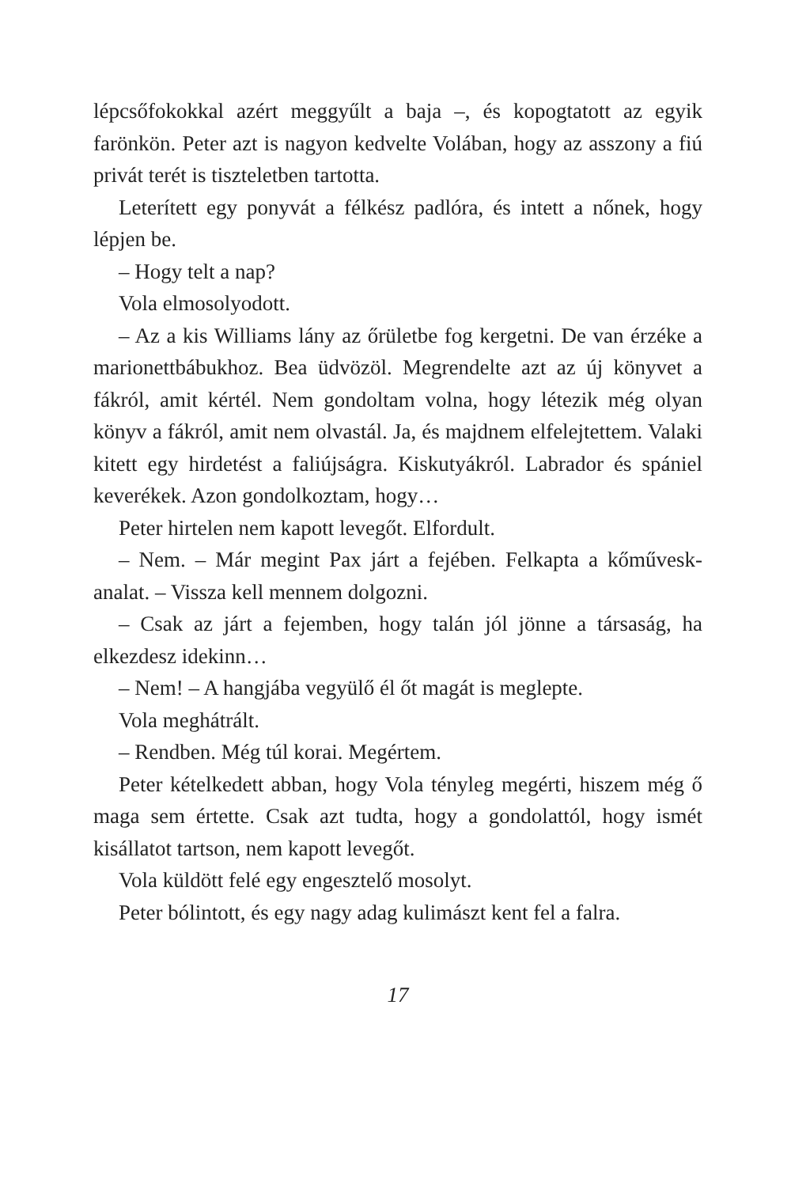lépcsőfokokkal azért meggyűlt a baja –, és kopogtatott az egyik farönkön. Peter azt is nagyon kedvelte Volában, hogy az asszony a fiú privát terét is tiszteletben tartotta.
Leterített egy ponyvát a félkész padlóra, és intett a nőnek, hogy lépjen be.
– Hogy telt a nap?
Vola elmosolyodott.
– Az a kis Williams lány az őrületbe fog kergetni. De van érzéke a marionettbábukhoz. Bea üdvözöl. Megrendelte azt az új könyvet a fákról, amit kértél. Nem gondoltam volna, hogy létezik még olyan könyv a fákról, amit nem olvastál. Ja, és majdnem elfelejtettem. Valaki kitett egy hirdetést a faliújságra. Kiskutyákról. Labrador és spániel keverékek. Azon gondolkoztam, hogy…
Peter hirtelen nem kapott levegőt. Elfordult.
– Nem. – Már megint Pax járt a fejében. Felkapta a kőművesk­analat. – Vissza kell mennem dolgozni.
– Csak az járt a fejemben, hogy talán jól jönne a társaság, ha elkezdesz idekinn…
– Nem! – A hangjába vegyülő él őt magát is meglepte.
Vola meghátrált.
– Rendben. Még túl korai. Megértem.
Peter kételkedett abban, hogy Vola tényleg megérti, hiszem még ő maga sem értette. Csak azt tudta, hogy a gondolattól, hogy ismét kisállatot tartson, nem kapott levegőt.
Vola küldött felé egy engesztelő mosolyt.
Peter bólintott, és egy nagy adag kulimászt kent fel a falra.
17